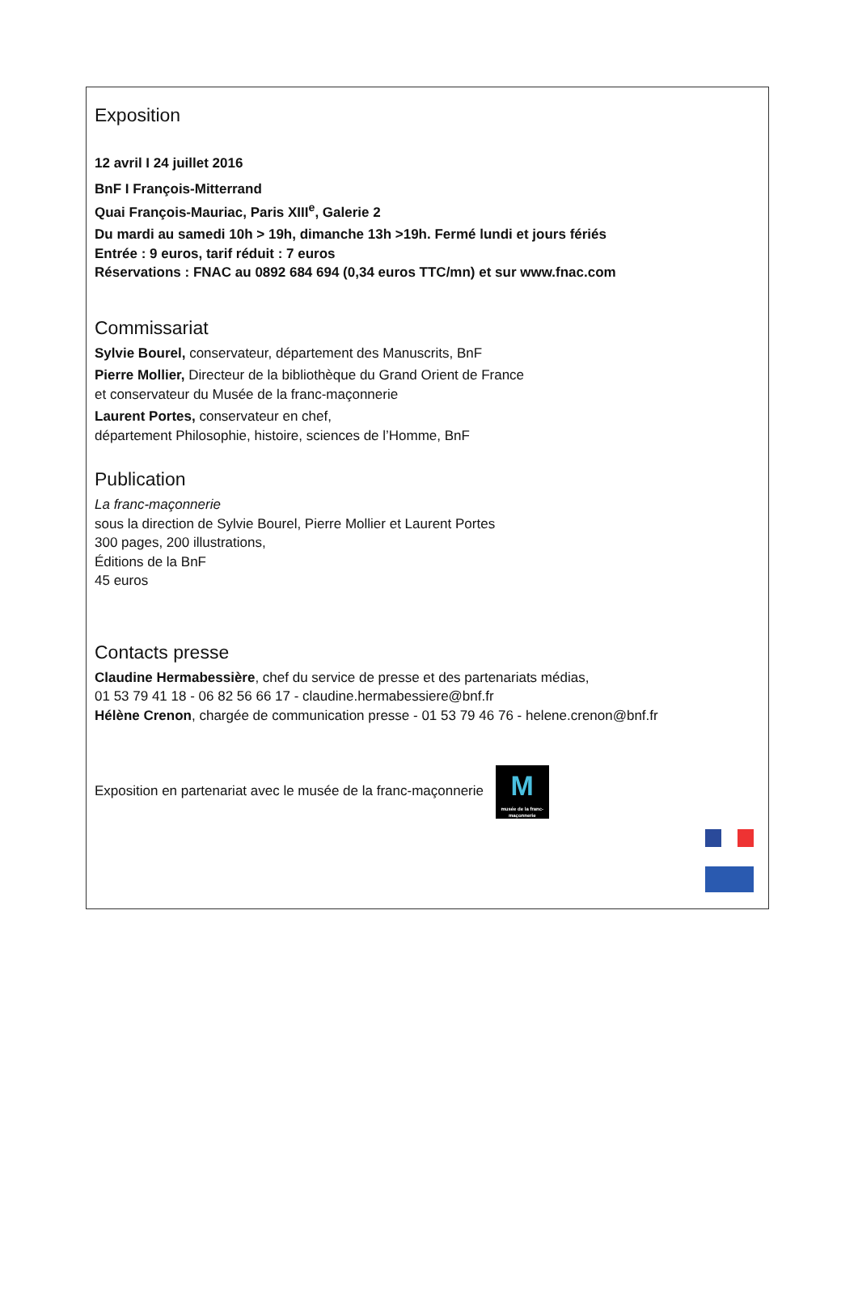Exposition
12 avril I 24 juillet 2016
BnF I François-Mitterrand
Quai François-Mauriac, Paris XIII<sup>e</sup>, Galerie 2
Du mardi au samedi 10h > 19h, dimanche 13h >19h. Fermé lundi et jours fériés
Entrée : 9 euros, tarif réduit : 7 euros
Réservations : FNAC au 0892 684 694 (0,34 euros TTC/mn) et sur www.fnac.com
Commissariat
Sylvie Bourel, conservateur, département des Manuscrits, BnF
Pierre Mollier, Directeur de la bibliothèque du Grand Orient de France
et conservateur du Musée de la franc-maçonnerie
Laurent Portes, conservateur en chef,
département Philosophie, histoire, sciences de l’Homme, BnF
Publication
La franc-maçonnerie
sous la direction de Sylvie Bourel, Pierre Mollier et Laurent Portes
300 pages, 200 illustrations,
Éditions de la BnF
45 euros
Contacts presse
Claudine Hermabessière, chef du service de presse et des partenariats médias,
01 53 79 41 18 - 06 82 56 66 17 - claudine.hermabessiere@bnf.fr
Hélène Crenon, chargée de communication presse - 01 53 79 46 76 - helene.crenon@bnf.fr
Exposition en partenariat avec le musée de la franc-maçonnerie M musée de la franc-maçonnerie